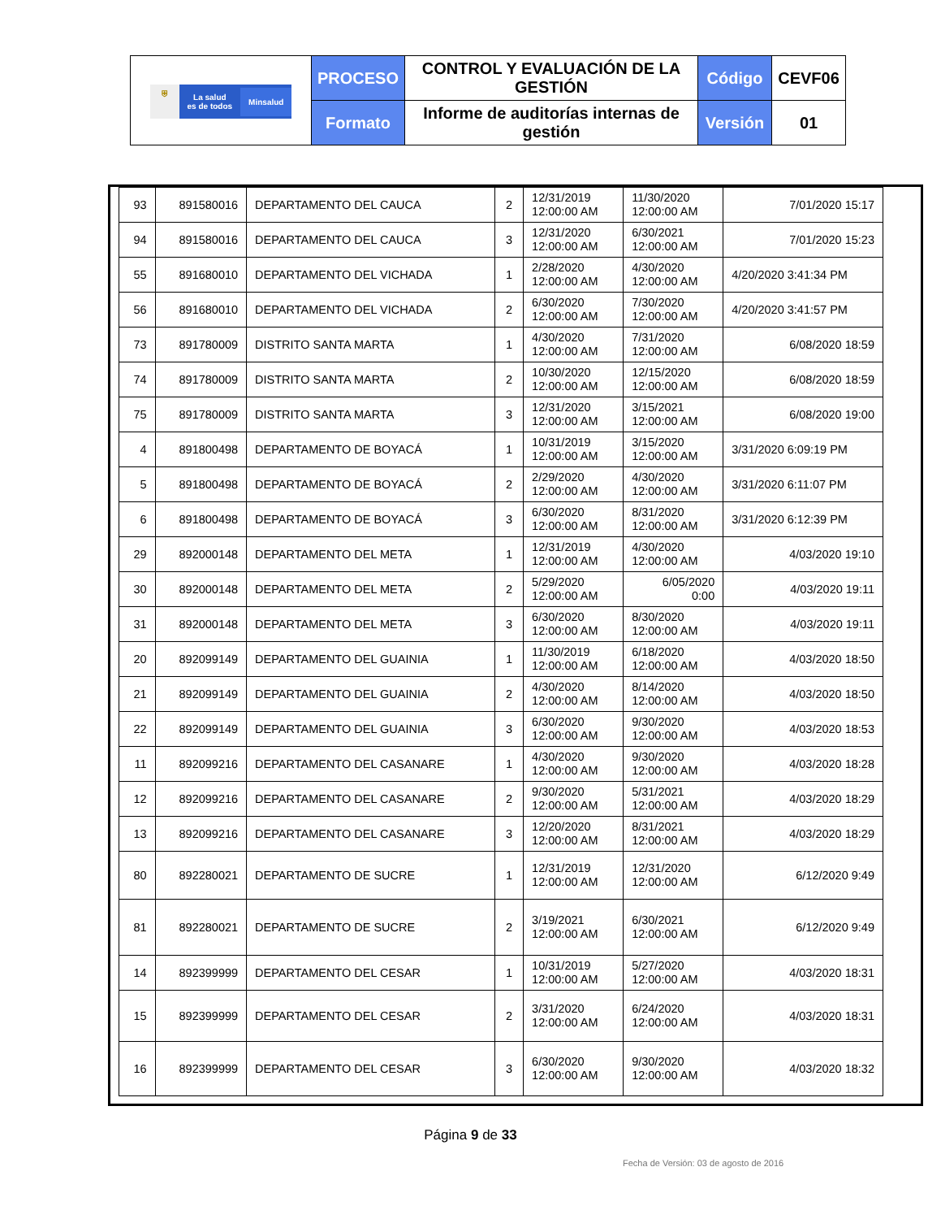| ⛨ La salud es de todos Minsalud | PROCESO | CONTROL Y EVALUACIÓN DE LA GESTIÓN | Código | CEVF06 |
| | Formato | Informe de auditorías internas de gestión | Versión | 01 |
| 93 | 891580016 | DEPARTAMENTO DEL CAUCA | 2 | 12/31/2019 12:00:00 AM | 11/30/2020 12:00:00 AM | 7/01/2020 15:17 |
| 94 | 891580016 | DEPARTAMENTO DEL CAUCA | 3 | 12/31/2020 12:00:00 AM | 6/30/2021 12:00:00 AM | 7/01/2020 15:23 |
| 55 | 891680010 | DEPARTAMENTO DEL VICHADA | 1 | 2/28/2020 12:00:00 AM | 4/30/2020 12:00:00 AM | 4/20/2020 3:41:34 PM |
| 56 | 891680010 | DEPARTAMENTO DEL VICHADA | 2 | 6/30/2020 12:00:00 AM | 7/30/2020 12:00:00 AM | 4/20/2020 3:41:57 PM |
| 73 | 891780009 | DISTRITO SANTA MARTA | 1 | 4/30/2020 12:00:00 AM | 7/31/2020 12:00:00 AM | 6/08/2020 18:59 |
| 74 | 891780009 | DISTRITO SANTA MARTA | 2 | 10/30/2020 12:00:00 AM | 12/15/2020 12:00:00 AM | 6/08/2020 18:59 |
| 75 | 891780009 | DISTRITO SANTA MARTA | 3 | 12/31/2020 12:00:00 AM | 3/15/2021 12:00:00 AM | 6/08/2020 19:00 |
| 4 | 891800498 | DEPARTAMENTO DE BOYACÁ | 1 | 10/31/2019 12:00:00 AM | 3/15/2020 12:00:00 AM | 3/31/2020 6:09:19 PM |
| 5 | 891800498 | DEPARTAMENTO DE BOYACÁ | 2 | 2/29/2020 12:00:00 AM | 4/30/2020 12:00:00 AM | 3/31/2020 6:11:07 PM |
| 6 | 891800498 | DEPARTAMENTO DE BOYACÁ | 3 | 6/30/2020 12:00:00 AM | 8/31/2020 12:00:00 AM | 3/31/2020 6:12:39 PM |
| 29 | 892000148 | DEPARTAMENTO DEL META | 1 | 12/31/2019 12:00:00 AM | 4/30/2020 12:00:00 AM | 4/03/2020 19:10 |
| 30 | 892000148 | DEPARTAMENTO DEL META | 2 | 5/29/2020 12:00:00 AM | 6/05/2020 0:00 | 4/03/2020 19:11 |
| 31 | 892000148 | DEPARTAMENTO DEL META | 3 | 6/30/2020 12:00:00 AM | 8/30/2020 12:00:00 AM | 4/03/2020 19:11 |
| 20 | 892099149 | DEPARTAMENTO DEL GUAINIA | 1 | 11/30/2019 12:00:00 AM | 6/18/2020 12:00:00 AM | 4/03/2020 18:50 |
| 21 | 892099149 | DEPARTAMENTO DEL GUAINIA | 2 | 4/30/2020 12:00:00 AM | 8/14/2020 12:00:00 AM | 4/03/2020 18:50 |
| 22 | 892099149 | DEPARTAMENTO DEL GUAINIA | 3 | 6/30/2020 12:00:00 AM | 9/30/2020 12:00:00 AM | 4/03/2020 18:53 |
| 11 | 892099216 | DEPARTAMENTO DEL CASANARE | 1 | 4/30/2020 12:00:00 AM | 9/30/2020 12:00:00 AM | 4/03/2020 18:28 |
| 12 | 892099216 | DEPARTAMENTO DEL CASANARE | 2 | 9/30/2020 12:00:00 AM | 5/31/2021 12:00:00 AM | 4/03/2020 18:29 |
| 13 | 892099216 | DEPARTAMENTO DEL CASANARE | 3 | 12/20/2020 12:00:00 AM | 8/31/2021 12:00:00 AM | 4/03/2020 18:29 |
| 80 | 892280021 | DEPARTAMENTO DE SUCRE | 1 | 12/31/2019 12:00:00 AM | 12/31/2020 12:00:00 AM | 6/12/2020 9:49 |
| 81 | 892280021 | DEPARTAMENTO DE SUCRE | 2 | 3/19/2021 12:00:00 AM | 6/30/2021 12:00:00 AM | 6/12/2020 9:49 |
| 14 | 892399999 | DEPARTAMENTO DEL CESAR | 1 | 10/31/2019 12:00:00 AM | 5/27/2020 12:00:00 AM | 4/03/2020 18:31 |
| 15 | 892399999 | DEPARTAMENTO DEL CESAR | 2 | 3/31/2020 12:00:00 AM | 6/24/2020 12:00:00 AM | 4/03/2020 18:31 |
| 16 | 892399999 | DEPARTAMENTO DEL CESAR | 3 | 6/30/2020 12:00:00 AM | 9/30/2020 12:00:00 AM | 4/03/2020 18:32 |
Página 9 de 33
Fecha de Versión: 03 de agosto de 2016